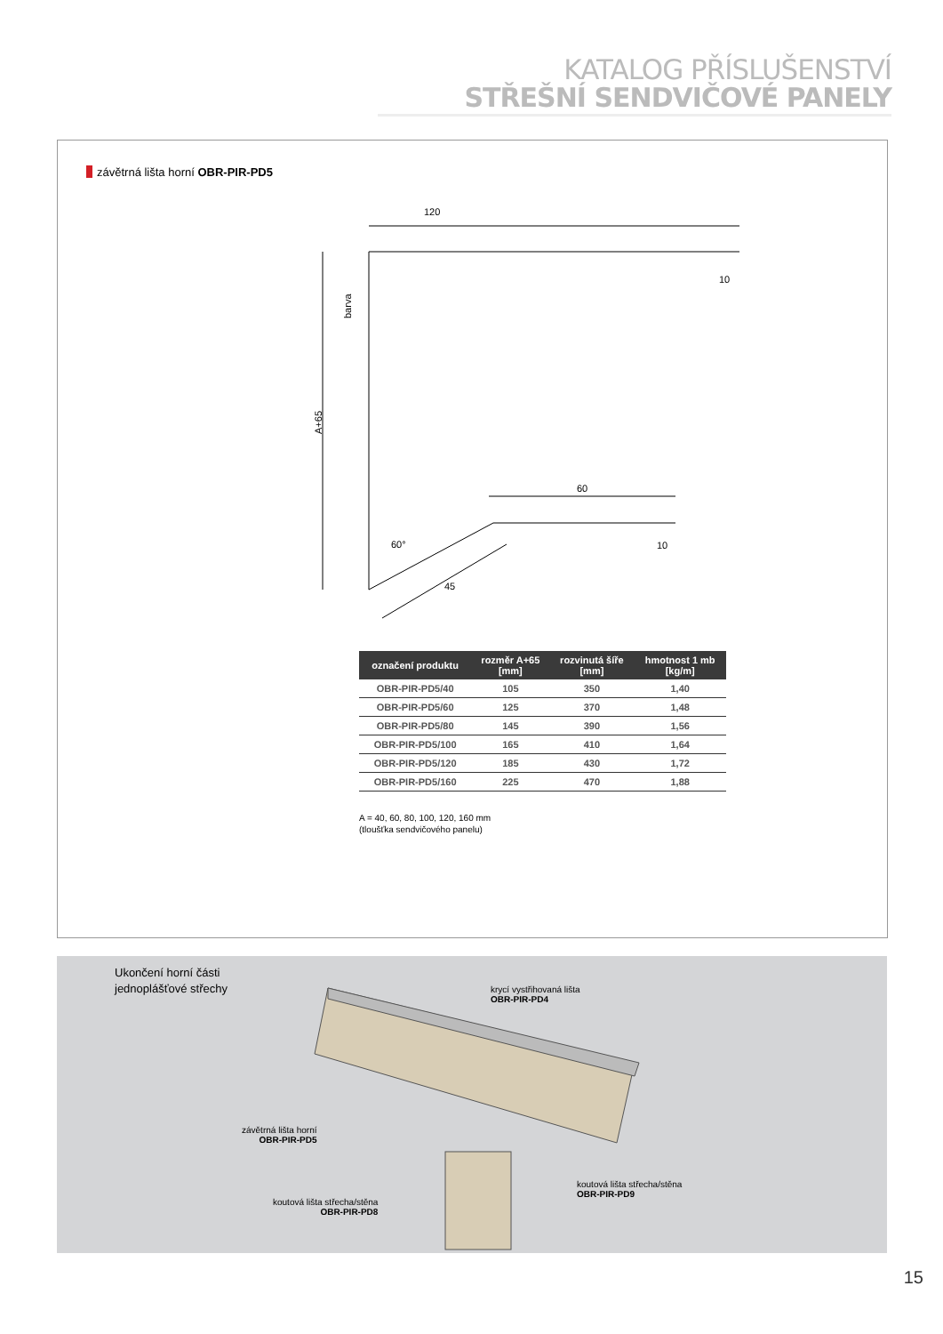KATALOG PŘÍSLUŠENSTVÍ
STŘEŠNÍ SENDVIČOVÉ PANELY
závětrná lišta horní OBR-PIR-PD5
120
10
A+65
barva
60
10
60°
45
| označení produktu | rozměr A+65 [mm] | rozvinutá šíře [mm] | hmotnost 1 mb [kg/m] |
| --- | --- | --- | --- |
| OBR-PIR-PD5/40 | 105 | 350 | 1,40 |
| OBR-PIR-PD5/60 | 125 | 370 | 1,48 |
| OBR-PIR-PD5/80 | 145 | 390 | 1,56 |
| OBR-PIR-PD5/100 | 165 | 410 | 1,64 |
| OBR-PIR-PD5/120 | 185 | 430 | 1,72 |
| OBR-PIR-PD5/160 | 225 | 470 | 1,88 |
A = 40, 60, 80, 100, 120, 160 mm
(tloušťka sendvičového panelu)
Ukončení horní části
jednoplášťové střechy
krycí vystřihovaná lišta
OBR-PIR-PD4
závětrná lišta horní
OBR-PIR-PD5
koutová lišta střecha/stěna
OBR-PIR-PD9
koutová lišta střecha/stěna
OBR-PIR-PD8
15